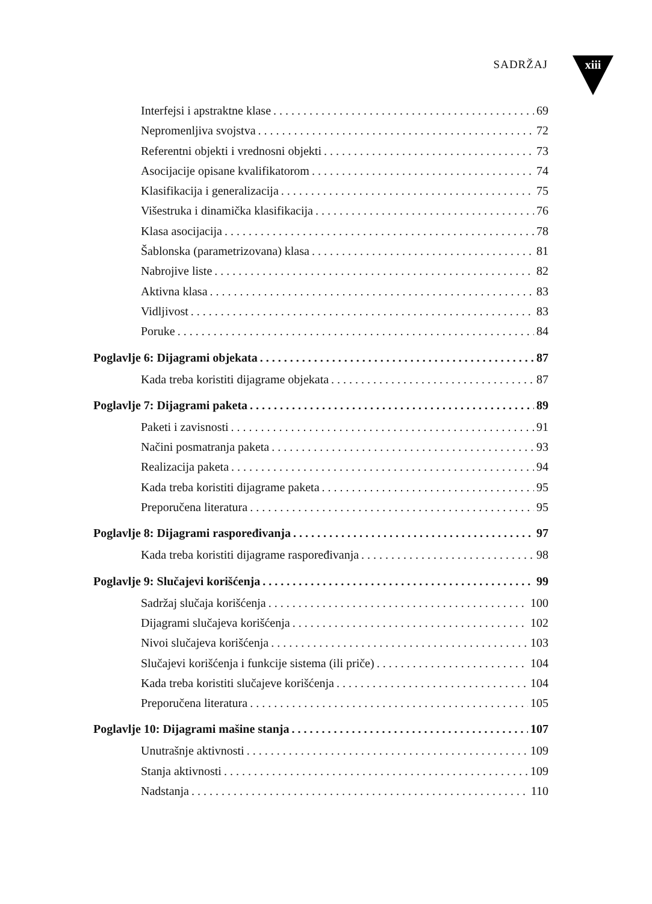SADRŽAJ xiii
Interfejsi i apstraktne klase 69
Nepromenljiva svojstva 72
Referentni objekti i vrednosni objekti 73
Asocijacije opisane kvalifikatorom 74
Klasifikacija i generalizacija 75
Višestruka i dinamička klasifikacija 76
Klasa asocijacija 78
Šablonska (parametrizovana) klasa 81
Nabrojive liste 82
Aktivna klasa 83
Vidljivost 83
Poruke 84
Poglavlje 6: Dijagrami objekata 87
Kada treba koristiti dijagrame objekata 87
Poglavlje 7: Dijagrami paketa 89
Paketi i zavisnosti 91
Načini posmatranja paketa 93
Realizacija paketa 94
Kada treba koristiti dijagrame paketa 95
Preporučena literatura 95
Poglavlje 8: Dijagrami raspoređivanja 97
Kada treba koristiti dijagrame raspoređivanja 98
Poglavlje 9: Slučajevi korišćenja 99
Sadržaj slučaja korišćenja 100
Dijagrami slučajeva korišćenja 102
Nivoi slučajeva korišćenja 103
Slučajevi korišćenja i funkcije sistema (ili priče) 104
Kada treba koristiti slučajeve korišćenja 104
Preporučena literatura 105
Poglavlje 10: Dijagrami mašine stanja 107
Unutrašnje aktivnosti 109
Stanja aktivnosti 109
Nadstanja 110